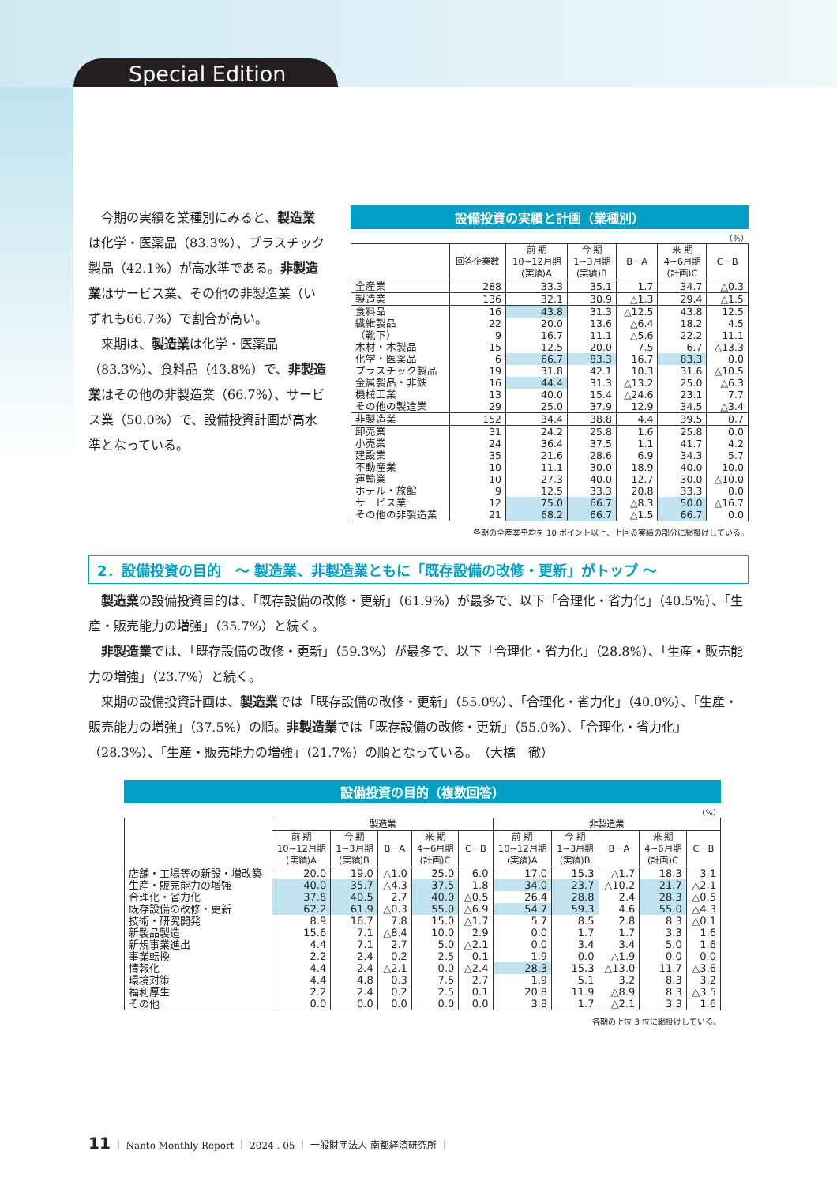Special Edition
今期の実績を業種別にみると、製造業は化学・医薬品（83.3%）、プラスチック製品（42.1%）が高水準である。非製造業はサービス業、その他の非製造業（いずれも66.7%）で割合が高い。
来期は、製造業は化学・医薬品（83.3%）、食料品（43.8%）で、非製造業はその他の非製造業（66.7%）、サービス業（50.0%）で、設備投資計画が高水準となっている。
設備投資の実績と計画（業種別）
（%）
| | 回答企業数 | 前 期 10~12月期 (実績)A | 今 期 1~3月期 (実績)B | B－A | 来 期 4~6月期 (計画)C | C－B |
| --- | --- | --- | --- | --- | --- | --- |
| 全産業 | 288 | 33.3 | 35.1 | 1.7 | 34.7 | △0.3 |
| 製造業 | 136 | 32.1 | 30.9 | △1.3 | 29.4 | △1.5 |
| 食料品 | 16 | 43.8 | 31.3 | △12.5 | 43.8 | 12.5 |
| 繊維製品 | 22 | 20.0 | 13.6 | △6.4 | 18.2 | 4.5 |
| （靴下） | 9 | 16.7 | 11.1 | △5.6 | 22.2 | 11.1 |
| 木材・木製品 | 15 | 12.5 | 20.0 | 7.5 | 6.7 | △13.3 |
| 化学・医薬品 | 6 | 66.7 | 83.3 | 16.7 | 83.3 | 0.0 |
| プラスチック製品 | 19 | 31.8 | 42.1 | 10.3 | 31.6 | △10.5 |
| 金属製品・非鉄 | 16 | 44.4 | 31.3 | △13.2 | 25.0 | △6.3 |
| 機械工業 | 13 | 40.0 | 15.4 | △24.6 | 23.1 | 7.7 |
| その他の製造業 | 29 | 25.0 | 37.9 | 12.9 | 34.5 | △3.4 |
| 非製造業 | 152 | 34.4 | 38.8 | 4.4 | 39.5 | 0.7 |
| 卸売業 | 31 | 24.2 | 25.8 | 1.6 | 25.8 | 0.0 |
| 小売業 | 24 | 36.4 | 37.5 | 1.1 | 41.7 | 4.2 |
| 建設業 | 35 | 21.6 | 28.6 | 6.9 | 34.3 | 5.7 |
| 不動産業 | 10 | 11.1 | 30.0 | 18.9 | 40.0 | 10.0 |
| 運輸業 | 10 | 27.3 | 40.0 | 12.7 | 30.0 | △10.0 |
| ホテル・旅館 | 9 | 12.5 | 33.3 | 20.8 | 33.3 | 0.0 |
| サービス業 | 12 | 75.0 | 66.7 | △8.3 | 50.0 | △16.7 |
| その他の非製造業 | 21 | 68.2 | 66.7 | △1.5 | 66.7 | 0.0 |
各期の全産業平均を 10 ポイント以上、上回る実績の部分に網掛けしている。
2．設備投資の目的　～ 製造業、非製造業ともに「既存設備の改修・更新」がトップ ～
製造業の設備投資目的は、「既存設備の改修・更新」（61.9%）が最多で、以下「合理化・省力化」（40.5%）、「生産・販売能力の増強」（35.7%）と続く。
非製造業では、「既存設備の改修・更新」（59.3%）が最多で、以下「合理化・省力化」（28.8%）、「生産・販売能力の増強」（23.7%）と続く。
来期の設備投資計画は、製造業では「既存設備の改修・更新」（55.0%）、「合理化・省力化」（40.0%）、「生産・販売能力の増強」（37.5%）の順。非製造業では「既存設備の改修・更新」（55.0%）、「合理化・省力化」（28.3%）、「生産・販売能力の増強」（21.7%）の順となっている。　（大橋　徹）
設備投資の目的（複数回答）
（%）
| | 製造業 | | | | | 非製造業 | | | | |
| --- | --- | --- | --- | --- | --- | --- | --- | --- | --- | --- |
| | 前 期 10~12月期 (実績)A | 今 期 1~3月期 (実績)B | B－A | 来 期 4~6月期 (計画)C | C－B | 前 期 10~12月期 (実績)A | 今 期 1~3月期 (実績)B | B－A | 来 期 4~6月期 (計画)C | C－B |
| 店舗・工場等の新設・増改築 | 20.0 | 19.0 | △1.0 | 25.0 | 6.0 | 17.0 | 15.3 | △1.7 | 18.3 | 3.1 |
| 生産・販売能力の増強 | 40.0 | 35.7 | △4.3 | 37.5 | 1.8 | 34.0 | 23.7 | △10.2 | 21.7 | △2.1 |
| 合理化・省力化 | 37.8 | 40.5 | 2.7 | 40.0 | △0.5 | 26.4 | 28.8 | 2.4 | 28.3 | △0.5 |
| 既存設備の改修・更新 | 62.2 | 61.9 | △0.3 | 55.0 | △6.9 | 54.7 | 59.3 | 4.6 | 55.0 | △4.3 |
| 技術・研究開発 | 8.9 | 16.7 | 7.8 | 15.0 | △1.7 | 5.7 | 8.5 | 2.8 | 8.3 | △0.1 |
| 新製品製造 | 15.6 | 7.1 | △8.4 | 10.0 | 2.9 | 0.0 | 1.7 | 1.7 | 3.3 | 1.6 |
| 新規事業進出 | 4.4 | 7.1 | 2.7 | 5.0 | △2.1 | 0.0 | 3.4 | 3.4 | 5.0 | 1.6 |
| 事業転換 | 2.2 | 2.4 | 0.2 | 2.5 | 0.1 | 1.9 | 0.0 | △1.9 | 0.0 | 0.0 |
| 情報化 | 4.4 | 2.4 | △2.1 | 0.0 | △2.4 | 28.3 | 15.3 | △13.0 | 11.7 | △3.6 |
| 環境対策 | 4.4 | 4.8 | 0.3 | 7.5 | 2.7 | 1.9 | 5.1 | 3.2 | 8.3 | 3.2 |
| 福利厚生 | 2.2 | 2.4 | 0.2 | 2.5 | 0.1 | 20.8 | 11.9 | △8.9 | 8.3 | △3.5 |
| その他 | 0.0 | 0.0 | 0.0 | 0.0 | 0.0 | 3.8 | 1.7 | △2.1 | 3.3 | 1.6 |
各期の上位 3 位に網掛けしている。
11 ｜ Nanto Monthly Report ｜ 2024 . 05 ｜ 一般財団法人 南都経済研究所 ｜